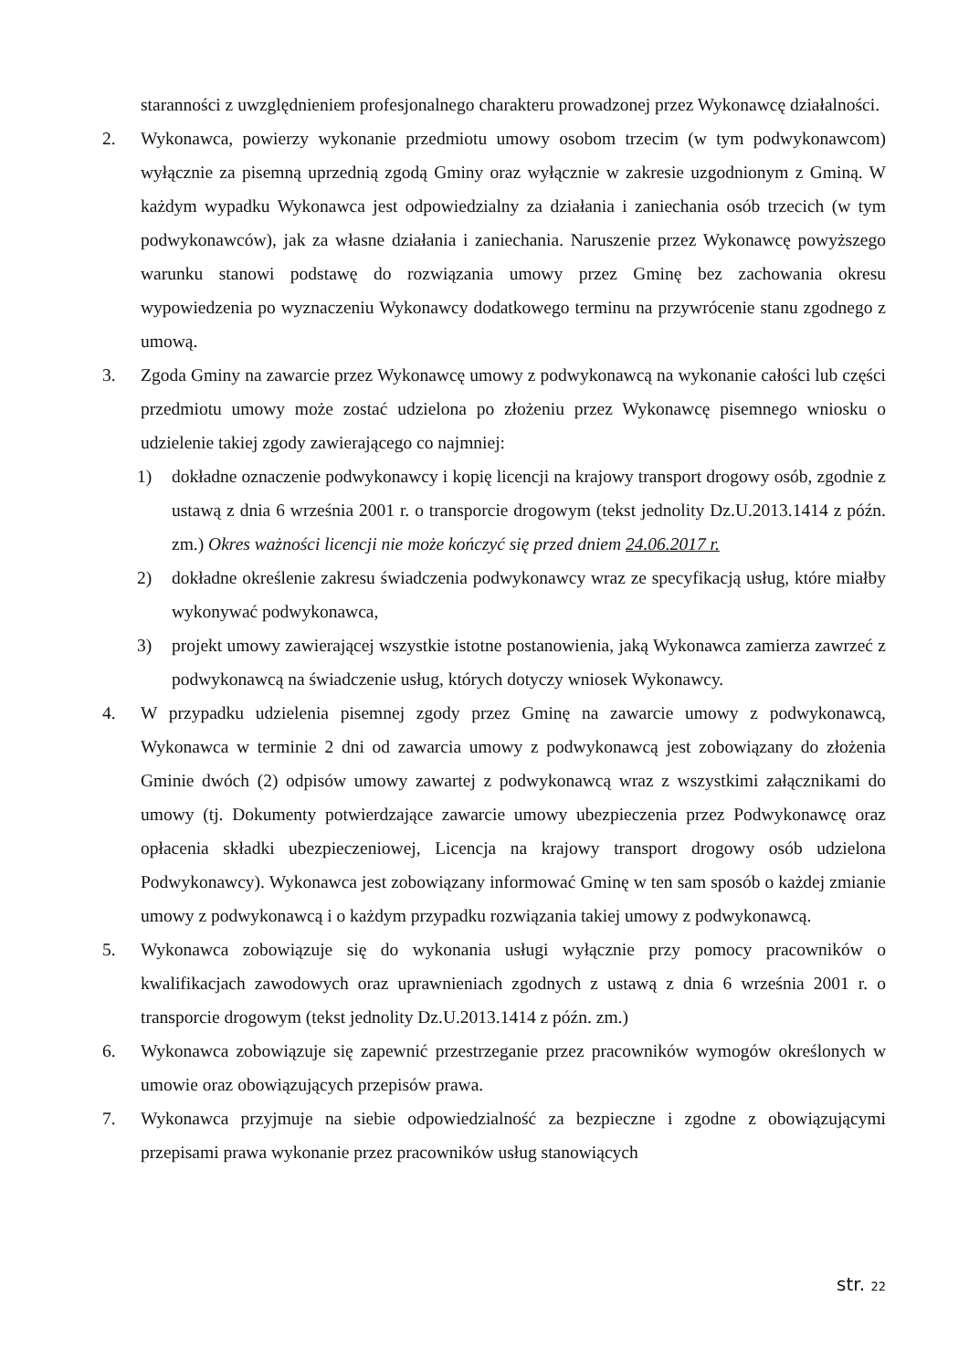staranności z uwzględnieniem profesjonalnego charakteru prowadzonej przez Wykonawcę działalności.
2. Wykonawca, powierzy wykonanie przedmiotu umowy osobom trzecim (w tym podwykonawcom) wyłącznie za pisemną uprzednią zgodą Gminy oraz wyłącznie w zakresie uzgodnionym z Gminą. W każdym wypadku Wykonawca jest odpowiedzialny za działania i zaniechania osób trzecich (w tym podwykonawców), jak za własne działania i zaniechania. Naruszenie przez Wykonawcę powyższego warunku stanowi podstawę do rozwiązania umowy przez Gminę bez zachowania okresu wypowiedzenia po wyznaczeniu Wykonawcy dodatkowego terminu na przywrócenie stanu zgodnego z umową.
3. Zgoda Gminy na zawarcie przez Wykonawcę umowy z podwykonawcą na wykonanie całości lub części przedmiotu umowy może zostać udzielona po złożeniu przez Wykonawcę pisemnego wniosku o udzielenie takiej zgody zawierającego co najmniej:
1) dokładne oznaczenie podwykonawcy i kopię licencji na krajowy transport drogowy osób, zgodnie z ustawą z dnia 6 września 2001 r. o transporcie drogowym (tekst jednolity Dz.U.2013.1414 z późn. zm.) Okres ważności licencji nie może kończyć się przed dniem 24.06.2017 r.
2) dokładne określenie zakresu świadczenia podwykonawcy wraz ze specyfikacją usług, które miałby wykonywać podwykonawca,
3) projekt umowy zawierającej wszystkie istotne postanowienia, jaką Wykonawca zamierza zawrzeć z podwykonawcą na świadczenie usług, których dotyczy wniosek Wykonawcy.
4. W przypadku udzielenia pisemnej zgody przez Gminę na zawarcie umowy z podwykonawcą, Wykonawca w terminie 2 dni od zawarcia umowy z podwykonawcą jest zobowiązany do złożenia Gminie dwóch (2) odpisów umowy zawartej z podwykonawcą wraz z wszystkimi załącznikami do umowy (tj. Dokumenty potwierdzające zawarcie umowy ubezpieczenia przez Podwykonawcę oraz opłacenia składki ubezpieczeniowej, Licencja na krajowy transport drogowy osób udzielona Podwykonawcy). Wykonawca jest zobowiązany informować Gminę w ten sam sposób o każdej zmianie umowy z podwykonawcą i o każdym przypadku rozwiązania takiej umowy z podwykonawcą.
5. Wykonawca zobowiązuje się do wykonania usługi wyłącznie przy pomocy pracowników o kwalifikacjach zawodowych oraz uprawnieniach zgodnych z ustawą z dnia 6 września 2001 r. o transporcie drogowym (tekst jednolity Dz.U.2013.1414 z późn. zm.)
6. Wykonawca zobowiązuje się zapewnić przestrzeganie przez pracowników wymogów określonych w umowie oraz obowiązujących przepisów prawa.
7. Wykonawca przyjmuje na siebie odpowiedzialność za bezpieczne i zgodne z obowiązującymi przepisami prawa wykonanie przez pracowników usług stanowiących
str. 22